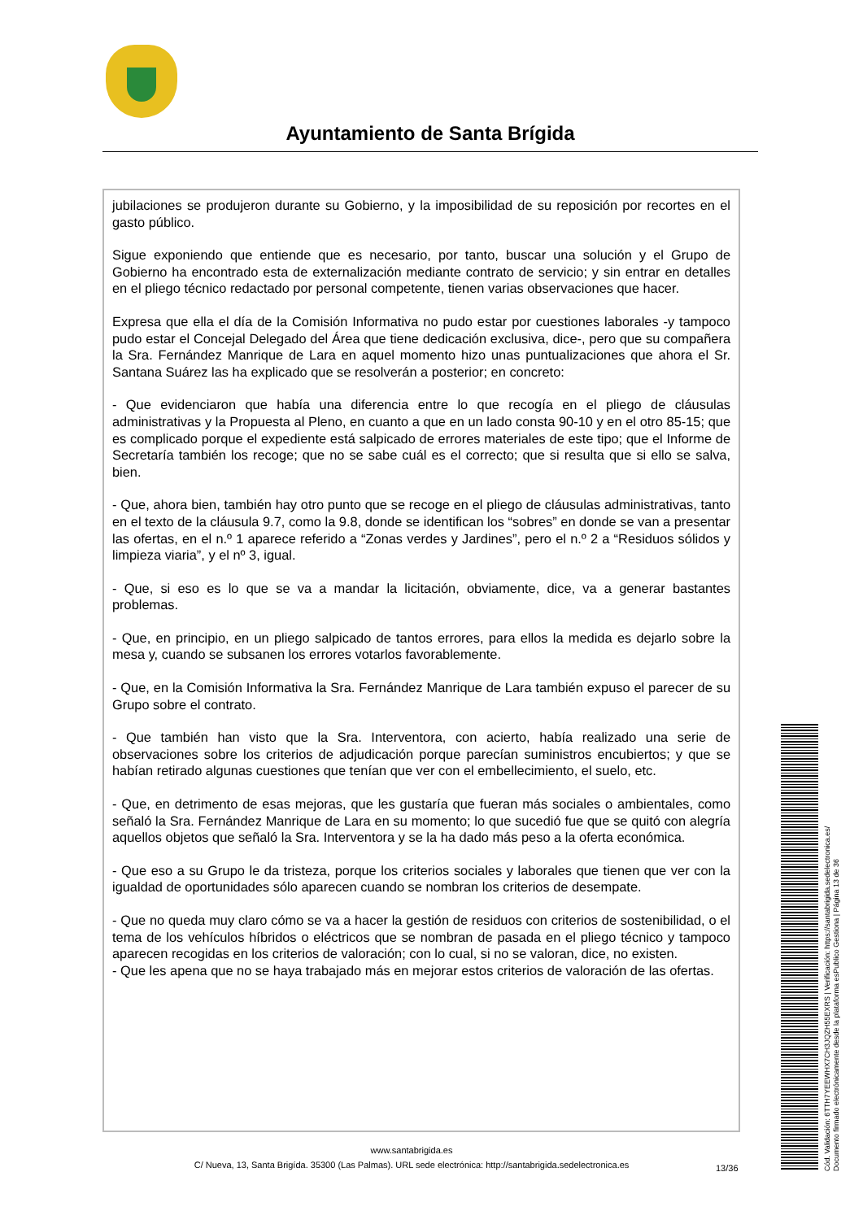Ayuntamiento de Santa Brígida
jubilaciones se produjeron durante su Gobierno, y la imposibilidad de su reposición por recortes en el gasto público.
Sigue exponiendo que entiende que es necesario, por tanto, buscar una solución y el Grupo de Gobierno ha encontrado esta de externalización mediante contrato de servicio; y sin entrar en detalles en el pliego técnico redactado por personal competente, tienen varias observaciones que hacer.
Expresa que ella el día de la Comisión Informativa no pudo estar por cuestiones laborales -y tampoco pudo estar el Concejal Delegado del Área que tiene dedicación exclusiva, dice-, pero que su compañera la Sra. Fernández Manrique de Lara en aquel momento hizo unas puntualizaciones que ahora el Sr. Santana Suárez las ha explicado que se resolverán a posterior; en concreto:
- Que evidenciaron que había una diferencia entre lo que recogía en el pliego de cláusulas administrativas y la Propuesta al Pleno, en cuanto a que en un lado consta 90-10 y en el otro 85-15; que es complicado porque el expediente está salpicado de errores materiales de este tipo; que el Informe de Secretaría también los recoge; que no se sabe cuál es el correcto; que si resulta que si ello se salva, bien.
- Que, ahora bien, también hay otro punto que se recoge en el pliego de cláusulas administrativas, tanto en el texto de la cláusula 9.7, como la 9.8, donde se identifican los “sobres” en donde se van a presentar las ofertas, en el n.º 1 aparece referido a “Zonas verdes y Jardines”, pero el n.º 2 a “Residuos sólidos y limpieza viaria”, y el nº 3, igual.
- Que, si eso es lo que se va a mandar la licitación, obviamente, dice, va a generar bastantes problemas.
- Que, en principio, en un pliego salpicado de tantos errores, para ellos la medida es dejarlo sobre la mesa y, cuando se subsanen los errores votarlos favorablemente.
- Que, en la Comisión Informativa la Sra. Fernández Manrique de Lara también expuso el parecer de su Grupo sobre el contrato.
- Que también han visto que la Sra. Interventora, con acierto, había realizado una serie de observaciones sobre los criterios de adjudicación porque parecían suministros encubiertos; y que se habían retirado algunas cuestiones que tenían que ver con el embellecimiento, el suelo, etc.
- Que, en detrimento de esas mejoras, que les gustaría que fueran más sociales o ambientales, como señaló la Sra. Fernández Manrique de Lara en su momento; lo que sucedió fue que se quitó con alegría aquellos objetos que señaló la Sra. Interventora y se la ha dado más peso a la oferta económica.
- Que eso a su Grupo le da tristeza, porque los criterios sociales y laborales que tienen que ver con la igualdad de oportunidades sólo aparecen cuando se nombran los criterios de desempate.
- Que no queda muy claro cómo se va a hacer la gestión de residuos con criterios de sostenibilidad, o el tema de los vehículos híbridos o eléctricos que se nombran de pasada en el pliego técnico y tampoco aparecen recogidas en los criterios de valoración; con lo cual, si no se valoran, dice, no existen.
- Que les apena que no se haya trabajado más en mejorar estos criterios de valoración de las ofertas.
www.santabrigida.es
C/ Nueva, 13, Santa Brigída. 35300 (Las Palmas). URL sede electrónica: http://santabrigida.sedelectronica.es
13/36
Cód. Validación: 6TTH7YEEWHX7CH3JQZH55EXRS | Verificación: https://santabrigida.sedelectronica.es/
Documento firmado electrónicamente desde la plataforma esPublico Gestiona | Página 13 de 36